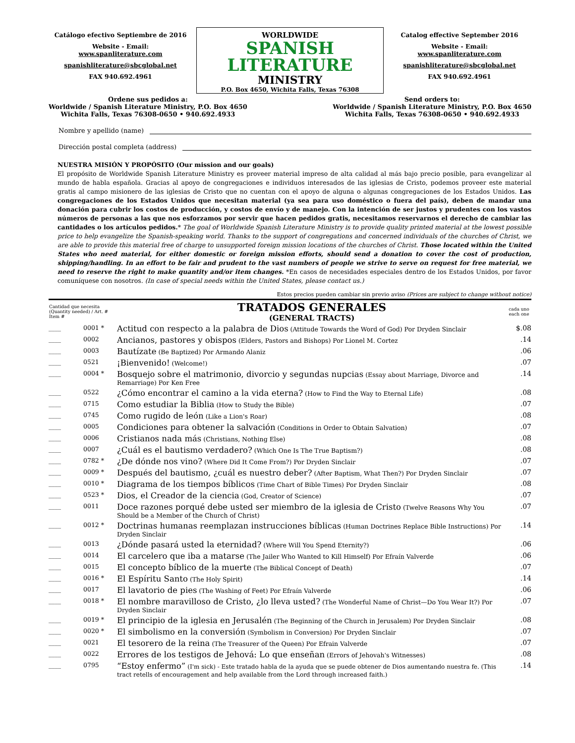Catálogo efectivo Septiembre de 2016
Website - Email:
www.spanliterature.com
spanishliterature@sbcglobal.net
FAX 940.692.4961
WORLDWIDE
SPANISH LITERATURE
MINISTRY
P.O. Box 4650, Wichita Falls, Texas 76308
Catalog effective September 2016
Website - Email:
www.spanliterature.com
spanishliterature@sbcglobal.net
FAX 940.692.4961
Ordene sus pedidos a:
Worldwide / Spanish Literature Ministry, P.O. Box 4650
Wichita Falls, Texas 76308-0650 • 940.692.4933
Send orders to:
Worldwide / Spanish Literature Ministry, P.O. Box 4650
Wichita Falls, Texas 76308-0650 • 940.692.4933
Nombre y apellido (name)
Dirección postal completa (address)
NUESTRA MISIÓN Y PROPÓSITO (Our mission and our goals)
El propósito de Worldwide Spanish Literature Ministry es proveer material impreso de alta calidad al más bajo precio posible, para evangelizar al mundo de habla española. Gracias al apoyo de congregaciones e individuos interesados de las iglesias de Cristo, podemos proveer este material gratis al campo misionero de las iglesias de Cristo que no cuentan con el apoyo de alguna o algunas congregaciones de los Estados Unidos. Las congregaciones de los Estados Unidos que necesitan material (ya sea para uso doméstico o fuera del país), deben de mandar una donación para cubrir los costos de producción, y costos de envío y de manejo. Con la intención de ser justos y prudentes con los vastos números de personas a las que nos esforzamos por servir que hacen pedidos gratis, necesitamos reservarnos el derecho de cambiar las cantidades o los artículos pedidos.* The goal of Worldwide Spanish Literature Ministry is to provide quality printed material at the lowest possible price to help evangelize the Spanish-speaking world. Thanks to the support of congregations and concerned individuals of the churches of Christ, we are able to provide this material free of charge to unsupported foreign mission locations of the churches of Christ. Those located within the United States who need material, for either domestic or foreign mission efforts, should send a donation to cover the cost of production, shipping/handling. In an effort to be fair and prudent to the vast numbers of people we strive to serve on request for free material, we need to reserve the right to make quantity and/or item changes. *En casos de necesidades especiales dentro de los Estados Unidos, por favor comuníquese con nosotros. (In case of special needs within the United States, please contact us.)
Estos precios pueden cambiar sin previo aviso (Prices are subject to change without notice)
| Cantidad que necesita (Quantity needed) / Art. # Item # | | TRATADOS GENERALES (GENERAL TRACTS) | cada uno each one |
| --- | --- | --- | --- |
| ____ | 0001 * | Actitud con respecto a la palabra de Dios (Attitude Towards the Word of God) Por Dryden Sinclair | $.08 |
| ____ | 0002 | Ancianos, pastores y obispos (Elders, Pastors and Bishops) Por Lionel M. Cortez | .14 |
| ____ | 0003 | Bautízate (Be Baptized) Por Armando Alaniz | .06 |
| ____ | 0521 | ¡Bienvenido! (Welcome!) | .07 |
| ____ | 0004 * | Bosquejo sobre el matrimonio, divorcio y segundas nupcias (Essay about Marriage, Divorce and Remarriage) Por Ken Free | .14 |
| ____ | 0522 | ¿Cómo encontrar el camino a la vida eterna? (How to Find the Way to Eternal Life) | .08 |
| ____ | 0715 | Como estudiar la Biblia (How to Study the Bible) | .07 |
| ____ | 0745 | Como rugido de león (Like a Lion's Roar) | .08 |
| ____ | 0005 | Condiciones para obtener la salvación (Conditions in Order to Obtain Salvation) | .07 |
| ____ | 0006 | Cristianos nada más (Christians, Nothing Else) | .08 |
| ____ | 0007 | ¿Cuál es el bautismo verdadero? (Which One Is The True Baptism?) | .08 |
| ____ | 0782 * | ¿De dónde nos vino? (Where Did It Come From?) Por Dryden Sinclair | .07 |
| ____ | 0009 * | Después del bautismo, ¿cuál es nuestro deber? (After Baptism, What Then?) Por Dryden Sinclair | .07 |
| ____ | 0010 * | Diagrama de los tiempos bíblicos (Time Chart of Bible Times) Por Dryden Sinclair | .08 |
| ____ | 0523 * | Dios, el Creador de la ciencia (God, Creator of Science) | .07 |
| ____ | 0011 | Doce razones porqué debe usted ser miembro de la iglesia de Cristo (Twelve Reasons Why You Should be a Member of the Church of Christ) | .07 |
| ____ | 0012 * | Doctrinas humanas reemplazan instrucciones bíblicas (Human Doctrines Replace Bible Instructions) Por Dryden Sinclair | .14 |
| ____ | 0013 | ¿Dónde pasará usted la eternidad? (Where Will You Spend Eternity?) | .06 |
| ____ | 0014 | El carcelero que iba a matarse (The Jailer Who Wanted to Kill Himself) Por Efraín Valverde | .06 |
| ____ | 0015 | El concepto bíblico de la muerte (The Biblical Concept of Death) | .07 |
| ____ | 0016 * | El Espíritu Santo (The Holy Spirit) | .14 |
| ____ | 0017 | El lavatorio de pies (The Washing of Feet) Por Efraín Valverde | .06 |
| ____ | 0018 * | El nombre maravilloso de Cristo, ¿lo lleva usted? (The Wonderful Name of Christ—Do You Wear It?) Por Dryden Sinclair | .07 |
| ____ | 0019 * | El principio de la iglesia en Jerusalén (The Beginning of the Church in Jerusalem) Por Dryden Sinclair | .08 |
| ____ | 0020 * | El simbolismo en la conversión (Symbolism in Conversion) Por Dryden Sinclair | .07 |
| ____ | 0021 | El tesorero de la reina (The Treasurer of the Queen) Por Efrain Valverde | .07 |
| ____ | 0022 | Errores de los testigos de Jehová: Lo que enseñan (Errors of Jehovah's Witnesses) | .08 |
| ____ | 0795 | “Estoy enfermo” (I'm sick) - Este tratado habla de la ayuda que se puede obtener de Dios aumentando nuestra fe. (This tract retells of encouragement and help available from the Lord through increased faith.) | .14 |